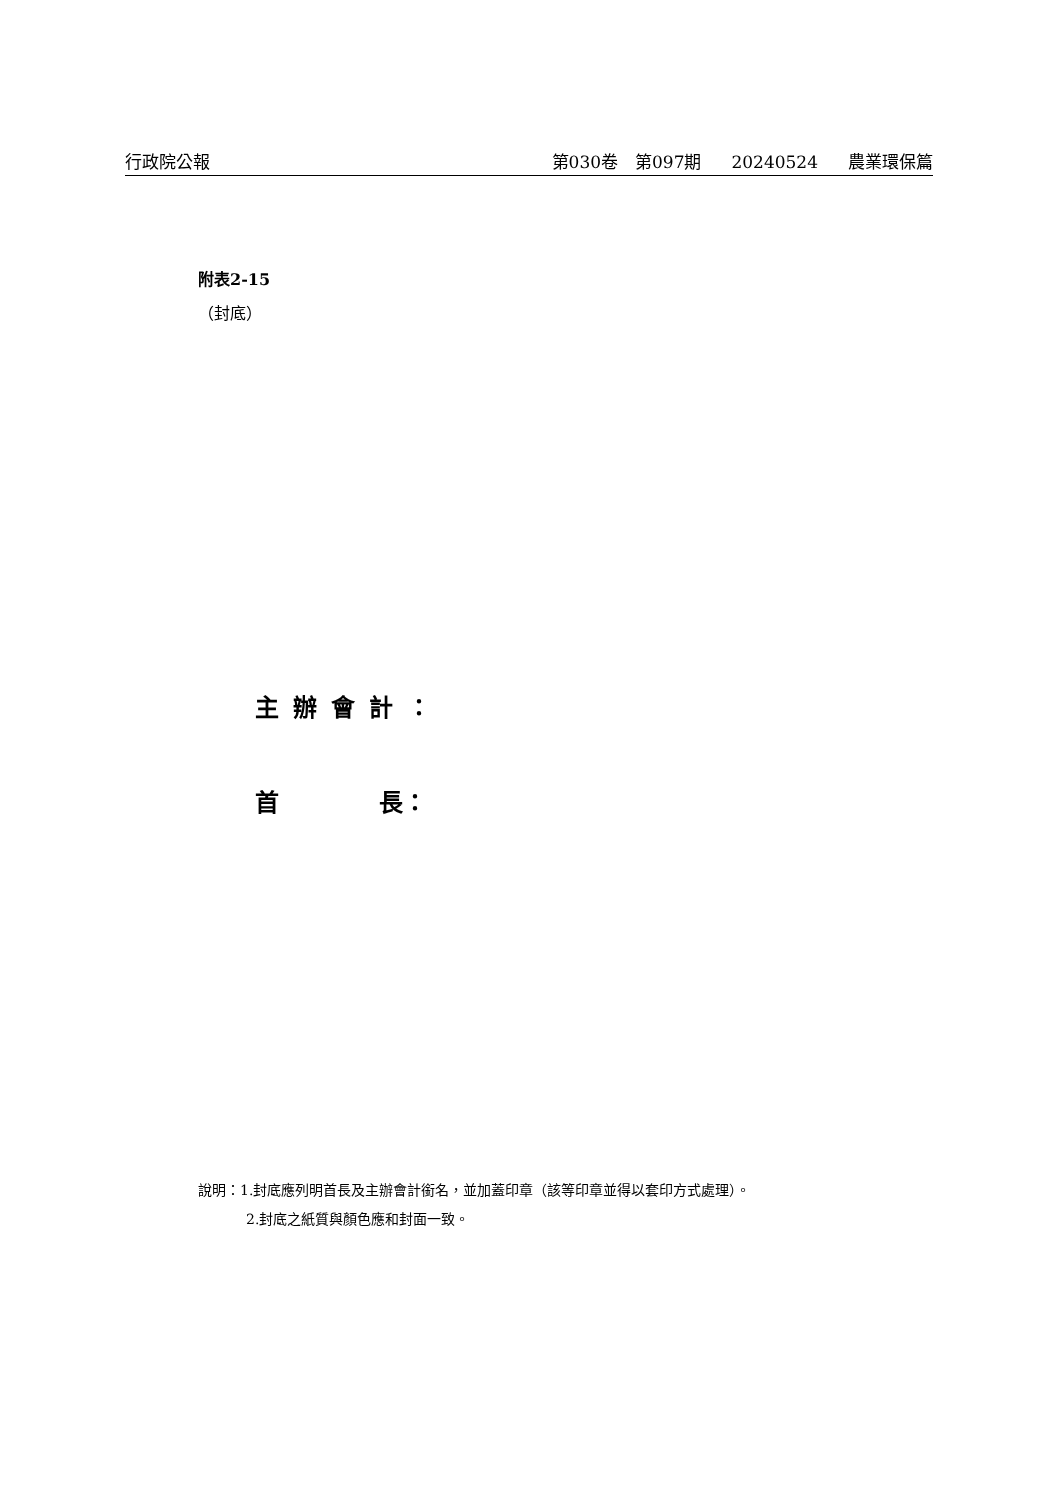行政院公報 第030卷　第097期 20240524 農業環保篇
附表2-15
（封底）
主辦會計：
首 長：
說明：1.封底應列明首長及主辦會計銜名，並加蓋印章（該等印章並得以套印方式處理）。
2.封底之紙質與顏色應和封面一致。